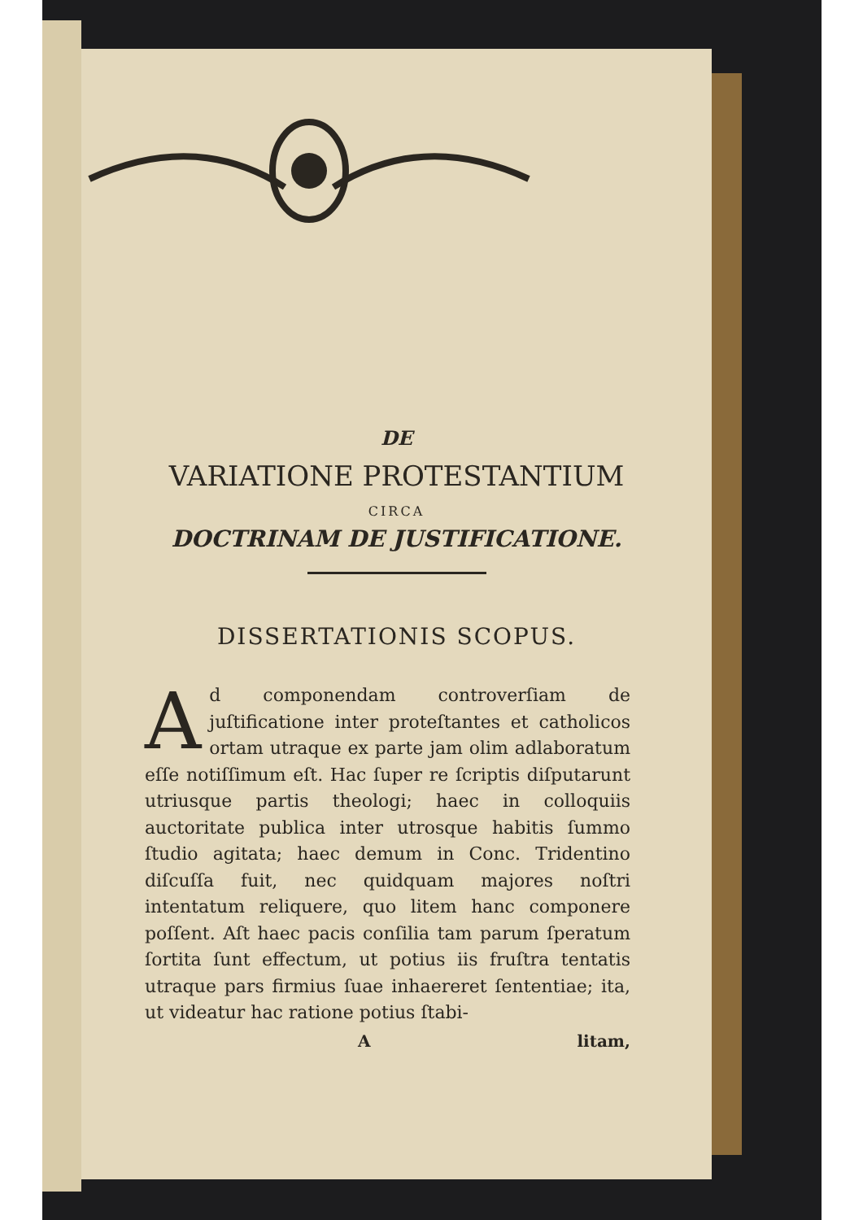DE
VARIATIONE PROTESTANTIUM
CIRCA
DOCTRINAM DE JUSTIFICATIONE.
DISSERTATIONIS SCOPUS.
Ad componendam controverſiam de juſtificatione inter proteſtantes et catholicos ortam utraque ex parte jam olim adlaboratum eſſe notiſſimum eſt. Hac ſuper re ſcriptis diſputarunt utriusque partis theologi; haec in colloquiis auctoritate publica inter utrosque habitis ſummo ſtudio agitata; haec demum in Conc. Tridentino diſcuſſa fuit, nec quidquam majores noſtri intentatum reliquere, quo litem hanc componere poſſent. Aſt haec pacis conſilia tam parum ſperatum ſortita ſunt effectum, ut potius iis fruſtra tentatis utraque pars firmius ſuae inhaereret ſententiae; ita, ut videatur hac ratione potius ſtabi-
A litam,